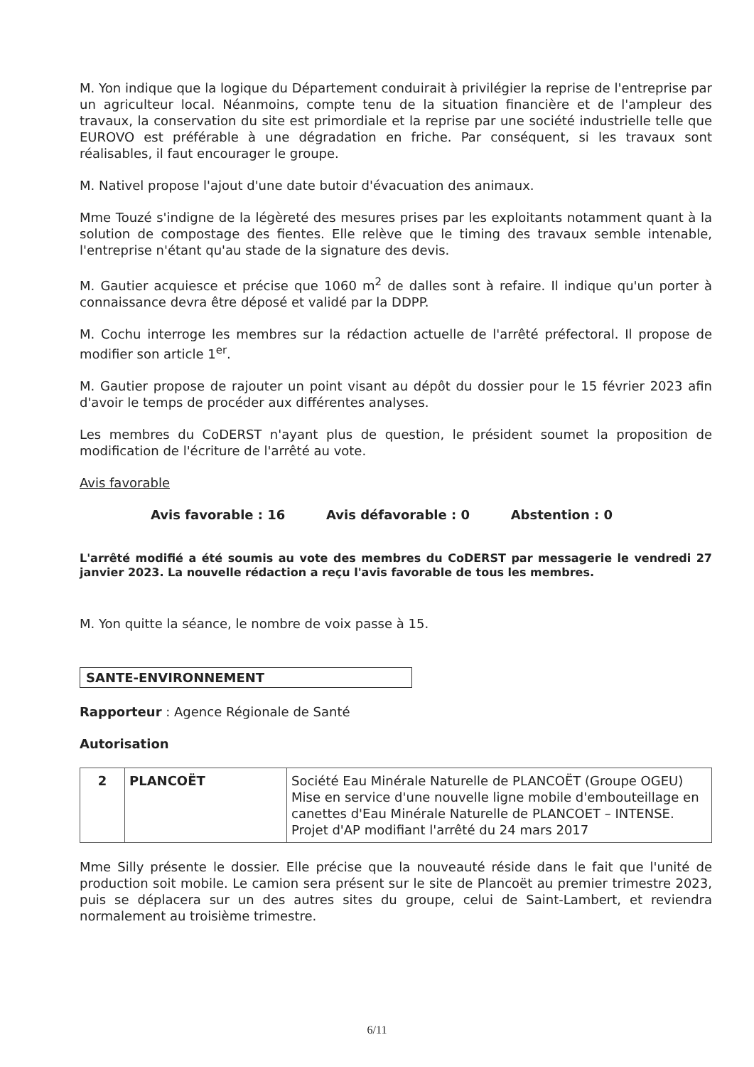M. Yon indique que la logique du Département conduirait à privilégier la reprise de l'entreprise par un agriculteur local. Néanmoins, compte tenu de la situation financière et de l'ampleur des travaux, la conservation du site est primordiale et la reprise par une société industrielle telle que EUROVO est préférable à une dégradation en friche. Par conséquent, si les travaux sont réalisables, il faut encourager le groupe.
M. Nativel propose l'ajout d'une date butoir d'évacuation des animaux.
Mme Touzé s'indigne de la légèreté des mesures prises par les exploitants notamment quant à la solution de compostage des fientes. Elle relève que le timing des travaux semble intenable, l'entreprise n'étant qu'au stade de la signature des devis.
M. Gautier acquiesce et précise que 1060 m<sup>2</sup> de dalles sont à refaire. Il indique qu'un porter à connaissance devra être déposé et validé par la DDPP.
M. Cochu interroge les membres sur la rédaction actuelle de l'arrêté préfectoral. Il propose de modifier son article 1<sup>er</sup>.
M. Gautier propose de rajouter un point visant au dépôt du dossier pour le 15 février 2023 afin d'avoir le temps de procéder aux différentes analyses.
Les membres du CoDERST n'ayant plus de question, le président soumet la proposition de modification de l'écriture de l'arrêté au vote.
Avis favorable
Avis favorable : 16 Avis défavorable : 0 Abstention : 0
L'arrêté modifié a été soumis au vote des membres du CoDERST par messagerie le vendredi 27 janvier 2023. La nouvelle rédaction a reçu l'avis favorable de tous les membres.
M. Yon quitte la séance, le nombre de voix passe à 15.
SANTE-ENVIRONNEMENT
Rapporteur : Agence Régionale de Santé
Autorisation
| 2 | PLANCOËT | Société Eau Minérale Naturelle de PLANCOËT (Groupe OGEU) Mise en service d'une nouvelle ligne mobile d'embouteillage en canettes d'Eau Minérale Naturelle de PLANCOET – INTENSE. Projet d'AP modifiant l'arrêté du 24 mars 2017 |
Mme Silly présente le dossier. Elle précise que la nouveauté réside dans le fait que l'unité de production soit mobile. Le camion sera présent sur le site de Plancoët au premier trimestre 2023, puis se déplacera sur un des autres sites du groupe, celui de Saint-Lambert, et reviendra normalement au troisième trimestre.
6/11